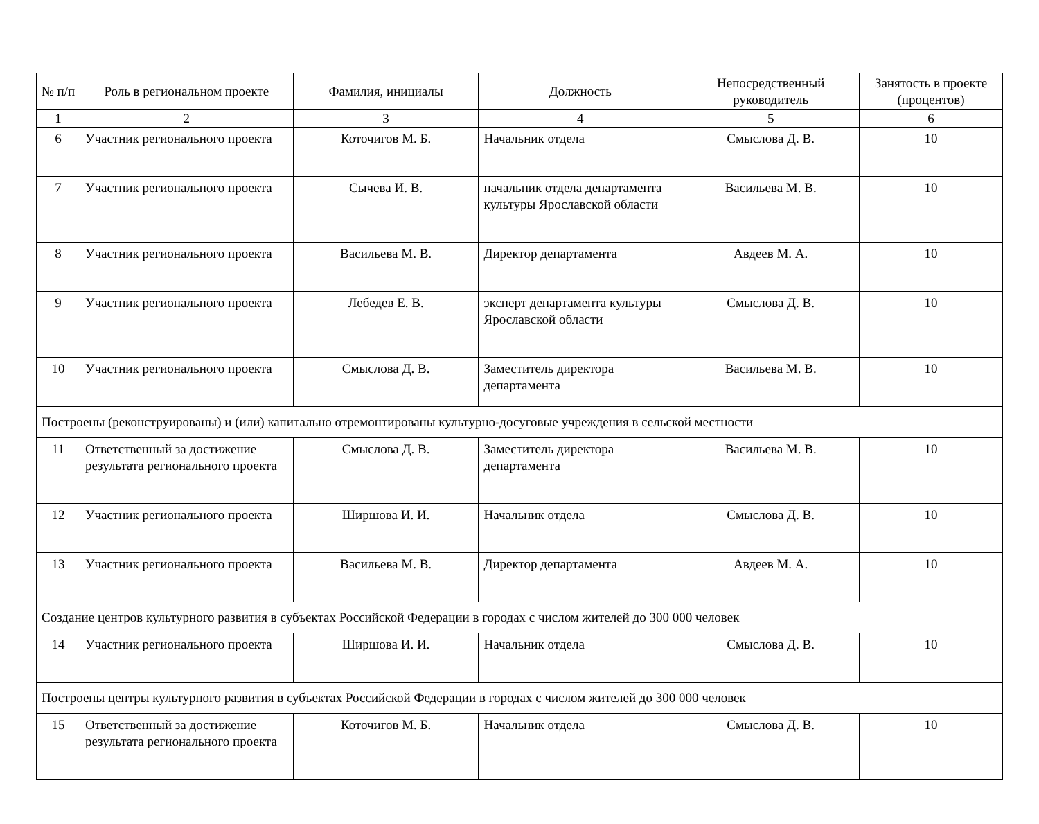| № п/п | Роль в региональном проекте | Фамилия, инициалы | Должность | Непосредственный руководитель | Занятость в проекте (процентов) |
| --- | --- | --- | --- | --- | --- |
| 1 | 2 | 3 | 4 | 5 | 6 |
| 6 | Участник регионального проекта | Коточигов М. Б. | Начальник отдела | Смыслова Д. В. | 10 |
| 7 | Участник регионального проекта | Сычева И. В. | начальник отдела департамента культуры Ярославской области | Васильева М. В. | 10 |
| 8 | Участник регионального проекта | Васильева М. В. | Директор департамента | Авдеев М. А. | 10 |
| 9 | Участник регионального проекта | Лебедев Е. В. | эксперт департамента культуры Ярославской области | Смыслова Д. В. | 10 |
| 10 | Участник регионального проекта | Смыслова Д. В. | Заместитель директора департамента | Васильева М. В. | 10 |
| Построены (реконструированы) и (или) капитально отремонтированы культурно-досуговые учреждения в сельской местности | | | | | |
| 11 | Ответственный за достижение результата регионального проекта | Смыслова Д. В. | Заместитель директора департамента | Васильева М. В. | 10 |
| 12 | Участник регионального проекта | Ширшова И. И. | Начальник отдела | Смыслова Д. В. | 10 |
| 13 | Участник регионального проекта | Васильева М. В. | Директор департамента | Авдеев М. А. | 10 |
| Создание центров культурного развития в субъектах Российской Федерации в городах с числом жителей до 300 000 человек | | | | | |
| 14 | Участник регионального проекта | Ширшова И. И. | Начальник отдела | Смыслова Д. В. | 10 |
| Построены центры культурного развития в субъектах Российской Федерации в городах с числом жителей до 300 000 человек | | | | | |
| 15 | Ответственный за достижение результата регионального проекта | Коточигов М. Б. | Начальник отдела | Смыслова Д. В. | 10 |